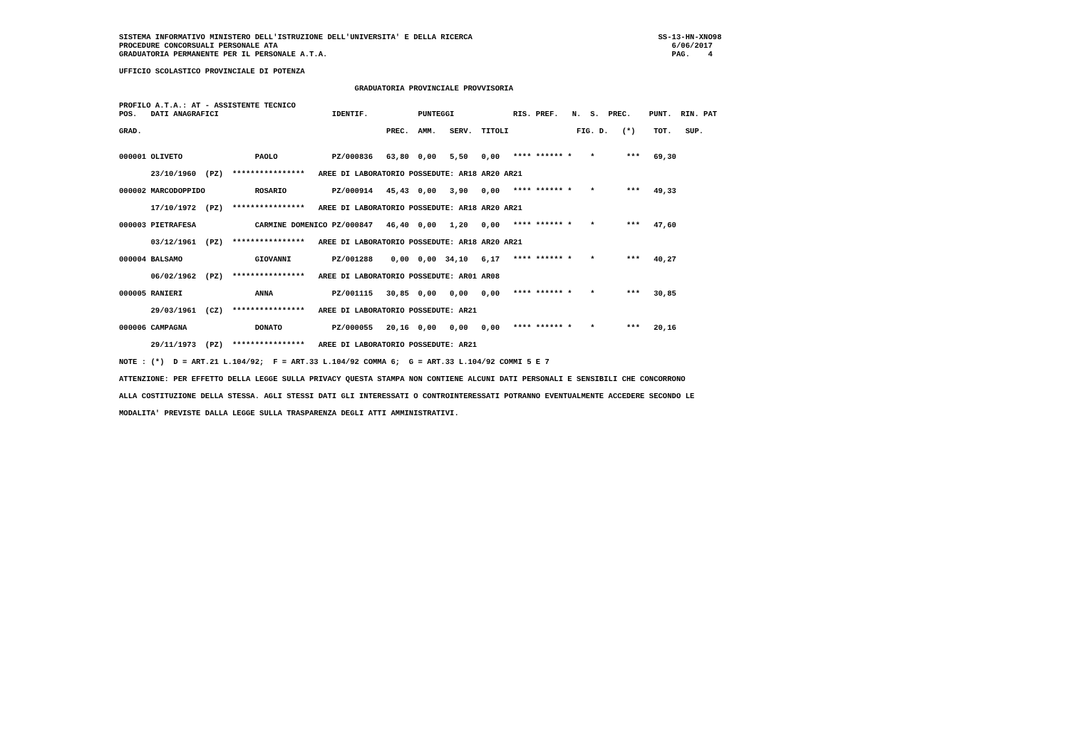SISTEMA INFORMATIVO MINISTERO DELL'ISTRUZIONE DELL'UNIVERSITA' E DELLA RICERCA                                         SS-13-HN-XNO98
PROCEDURE CONCORSUALI PERSONALE ATA                                                                                       6/06/2017
GRADUATORIA PERMANENTE PER IL PERSONALE A.T.A.                                                                            PAG.    4

UFFICIO SCOLASTICO PROVINCIALE DI POTENZA

                                                    GRADUATORIA PROVINCIALE PROVVISORIA

PROFILO A.T.A.: AT - ASSISTENTE TECNICO
POS.   DATI ANAGRAFICI                         IDENTIF.           PUNTEGGI             RIS. PREF.   N.  S.  PREC.    PUNT.  RIN. PAT

GRAD.                                                      PREC.  AMM.   SERV.  TITOLI               FIG. D.   (*)    TOT.   SUP.


000001 OLIVETO                PAOLO            PZ/000836   63,80  0,00   5,50   0,00   **** ****** *    *       ***   69,30

       23/10/1960  (PZ)  ****************   AREE DI LABORATORIO POSSEDUTE: AR18 AR20 AR21

000002 MARCODOPPIDO           ROSARIO          PZ/000914   45,43  0,00   3,90   0,00   **** ****** *    *       ***   49,33

       17/10/1972  (PZ)  ****************   AREE DI LABORATORIO POSSEDUTE: AR18 AR20 AR21

000003 PIETRAFESA             CARMINE DOMENICO PZ/000847   46,40  0,00   1,20   0,00   **** ****** *    *       ***   47,60

       03/12/1961  (PZ)  ****************   AREE DI LABORATORIO POSSEDUTE: AR18 AR20 AR21

000004 BALSAMO                GIOVANNI         PZ/001288    0,00  0,00  34,10   6,17   **** ****** *    *       ***   40,27

       06/02/1962  (PZ)  ****************   AREE DI LABORATORIO POSSEDUTE: AR01 AR08

000005 RANIERI                ANNA             PZ/001115   30,85  0,00   0,00   0,00   **** ****** *    *       ***   30,85

       29/03/1961  (CZ)  ****************   AREE DI LABORATORIO POSSEDUTE: AR21

000006 CAMPAGNA               DONATO           PZ/000055   20,16  0,00   0,00   0,00   **** ****** *    *       ***   20,16

       29/11/1973  (PZ)  ****************   AREE DI LABORATORIO POSSEDUTE: AR21

NOTE : (*)  D = ART.21 L.104/92;  F = ART.33 L.104/92 COMMA 6;  G = ART.33 L.104/92 COMMI 5 E 7

ATTENZIONE: PER EFFETTO DELLA LEGGE SULLA PRIVACY QUESTA STAMPA NON CONTIENE ALCUNI DATI PERSONALI E SENSIBILI CHE CONCORRONO

ALLA COSTITUZIONE DELLA STESSA. AGLI STESSI DATI GLI INTERESSATI O CONTROINTERESSATI POTRANNO EVENTUALMENTE ACCEDERE SECONDO LE

MODALITA' PREVISTE DALLA LEGGE SULLA TRASPARENZA DEGLI ATTI AMMINISTRATIVI.